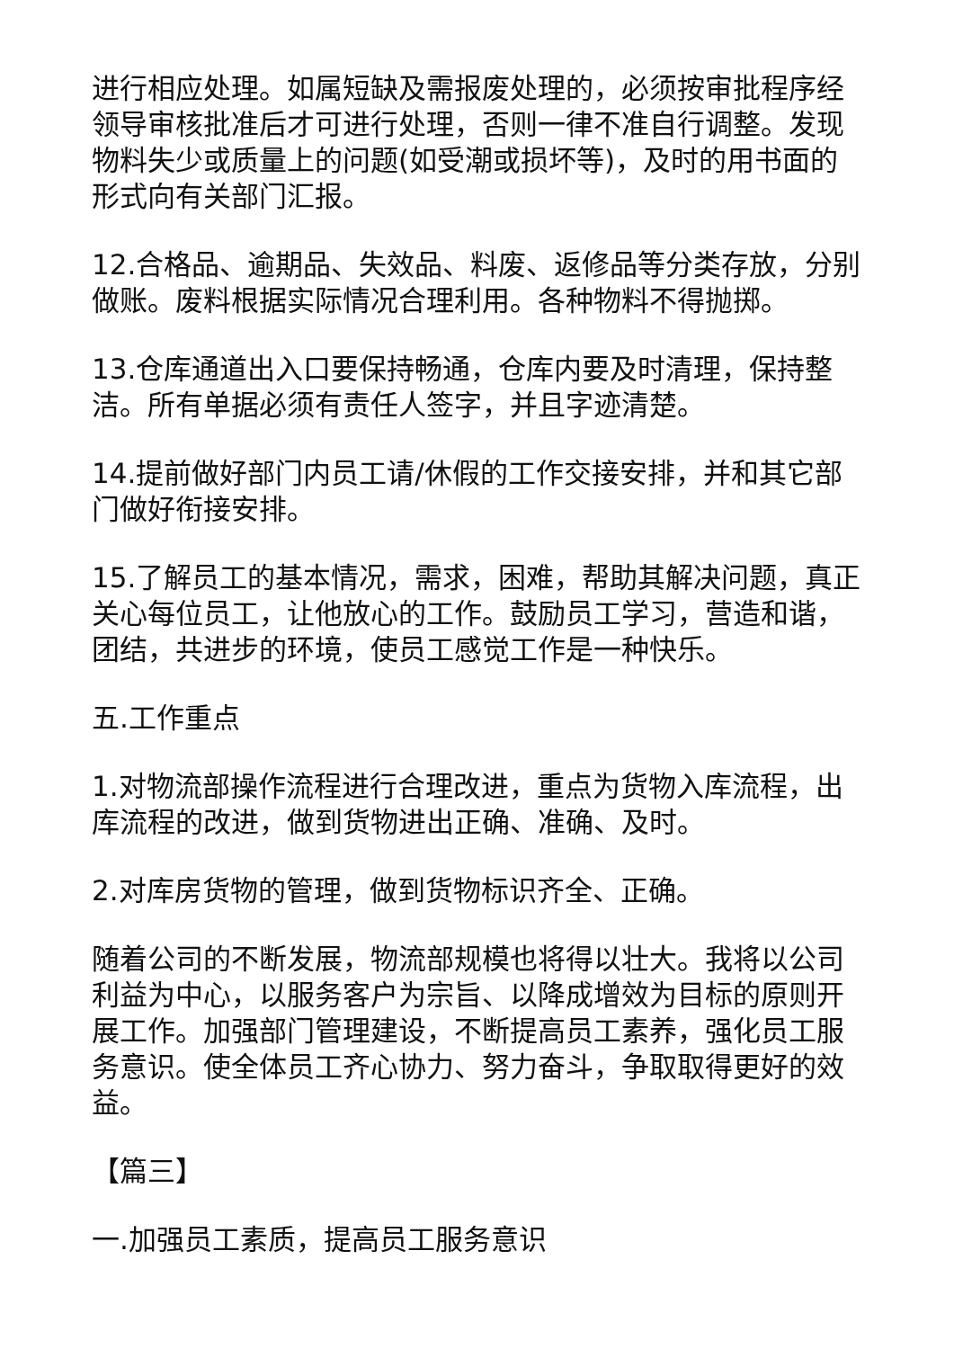进行相应处理。如属短缺及需报废处理的，必须按审批程序经领导审核批准后才可进行处理，否则一律不准自行调整。发现物料失少或质量上的问题(如受潮或损坏等)，及时的用书面的形式向有关部门汇报。
12.合格品、逾期品、失效品、料废、返修品等分类存放，分别做账。废料根据实际情况合理利用。各种物料不得抛掷。
13.仓库通道出入口要保持畅通，仓库内要及时清理，保持整洁。所有单据必须有责任人签字，并且字迹清楚。
14.提前做好部门内员工请/休假的工作交接安排，并和其它部门做好衔接安排。
15.了解员工的基本情况，需求，困难，帮助其解决问题，真正关心每位员工，让他放心的工作。鼓励员工学习，营造和谐，团结，共进步的环境，使员工感觉工作是一种快乐。
五.工作重点
1.对物流部操作流程进行合理改进，重点为货物入库流程，出库流程的改进，做到货物进出正确、准确、及时。
2.对库房货物的管理，做到货物标识齐全、正确。
随着公司的不断发展，物流部规模也将得以壮大。我将以公司利益为中心，以服务客户为宗旨、以降成增效为目标的原则开展工作。加强部门管理建设，不断提高员工素养，强化员工服务意识。使全体员工齐心协力、努力奋斗，争取取得更好的效益。
【篇三】
一.加强员工素质，提高员工服务意识